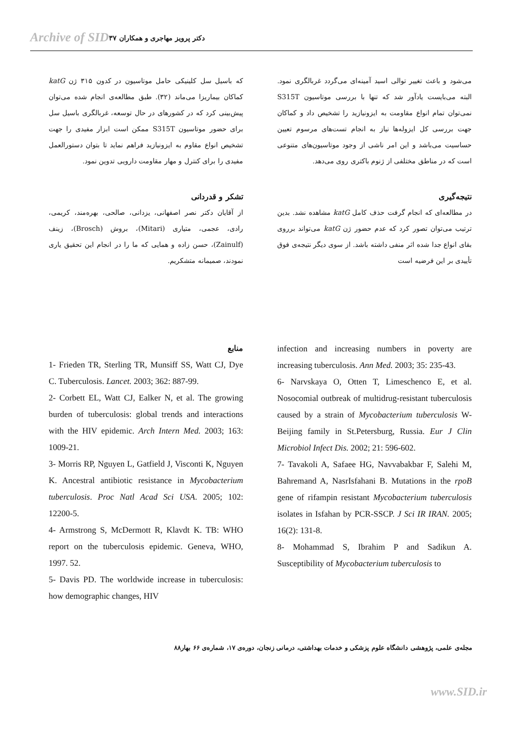Archive of SID دکتر پرویز مهاجری و همکاران ۳۷
می‌شود و باعث تغییر توالی اسید آمینه‌ای می‌گردد غربالگری نمود. البته می‌بایست یادآور شد که تنها با بررسی موتاسیون S315T نمی‌توان تمام انواع مقاومت به ایزونیازید را تشخیص داد و کماکان جهت بررسی کل ایزوله‌ها نیاز به انجام تست‌های مرسوم تعیین حساسیت می‌باشد و این امر ناشی از وجود موتاسیون‌های متنوعی است که در مناطق مختلفی از ژنوم باکتری روی می‌دهد.
نتیجه‌گیری
در مطالعه‌ای که انجام گرفت حذف کامل katG مشاهده نشد. بدین ترتیب می‌توان تصور کرد که عدم حضور ژن katG می‌تواند برروی بقای انواع جدا شده اثر منفی داشته باشد. از سوی دیگر نتیجه‌ی فوق تأییدی بر این فرضیه است
که باسیل سل کلینیکی حامل موتاسیون در کدون ۳۱۵ ژن katG کماکان بیماریزا می‌ماند (۳۲). طبق مطالعه‌ی انجام شده می‌توان پیش‌بینی کرد که در کشورهای در حال توسعه، غربالگری باسیل سل برای حضور موتاسیون S315T ممکن است ابزار مفیدی را جهت تشخیص انواع مقاوم به ایزونیازید فراهم نماید تا بتوان دستورالعمل مفیدی را برای کنترل و مهار مقاومت دارویی تدوین نمود.
تشکر و قدردانی
از آقایان دکتر نصر اصفهانی، یزدانی، صالحی، بهره‌مند، کریمی، رادی، عجمی، متیاری (Mitari)، بروش (Brosch)، زینف (Zainulf)، حسن زاده و همایی که ما را در انجام این تحقیق یاری نمودند، صمیمانه متشکریم.
infection and increasing numbers in poverty are increasing tuberculosis. Ann Med. 2003; 35: 235-43.
6- Narvskaya O, Otten T, Limeschenco E, et al. Nosocomial outbreak of multidrug-resistant tuberculosis caused by a strain of Mycobacterium tuberculosis W-Beijing family in St.Petersburg, Russia. Eur J Clin Microbiol Infect Dis. 2002; 21: 596-602.
7- Tavakoli A, Safaee HG, Navvabakbar F, Salehi M, Bahremand A, NasrIsfahani B. Mutations in the rpoB gene of rifampin resistant Mycobacterium tuberculosis isolates in Isfahan by PCR-SSCP. J Sci IR IRAN. 2005; 16(2): 131-8.
8- Mohammad S, Ibrahim P and Sadikun A. Susceptibility of Mycobacterium tuberculosis to
منابع
1- Frieden TR, Sterling TR, Munsiff SS, Watt CJ, Dye C. Tuberculosis. Lancet. 2003; 362: 887-99.
2- Corbett EL, Watt CJ, Ealker N, et al. The growing burden of tuberculosis: global trends and interactions with the HIV epidemic. Arch Intern Med. 2003; 163: 1009-21.
3- Morris RP, Nguyen L, Gatfield J, Visconti K, Nguyen K. Ancestral antibiotic resistance in Mycobacterium tuberculosis. Proc Natl Acad Sci USA. 2005; 102: 12200-5.
4- Armstrong S, McDermott R, Klavdt K. TB: WHO report on the tuberculosis epidemic. Geneva, WHO, 1997. 52.
5- Davis PD. The worldwide increase in tuberculosis: how demographic changes, HIV
مجله‌ی علمی، پژوهشی دانشگاه علوم پزشکی و خدمات بهداشتی، درمانی زنجان، دوره‌ی ۱۷، شماره‌ی ۶۶ بهار۸۸
www.SID.ir